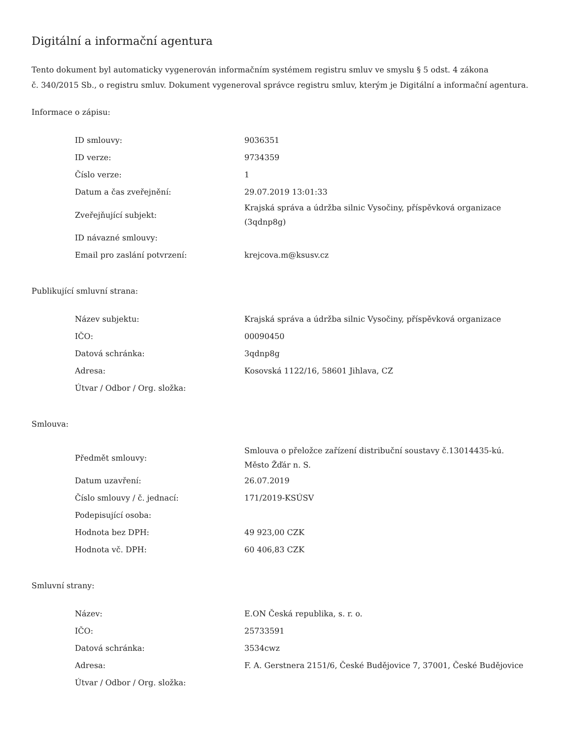Digitální a informační agentura
Tento dokument byl automaticky vygenerován informačním systémem registru smluv ve smyslu § 5 odst. 4 zákona
č. 340/2015 Sb., o registru smluv. Dokument vygeneroval správce registru smluv, kterým je Digitální a informační agentura.
Informace o zápisu:
| ID smlouvy: | 9036351 |
| ID verze: | 9734359 |
| Číslo verze: | 1 |
| Datum a čas zveřejnění: | 29.07.2019 13:01:33 |
| Zveřejňující subjekt: | Krajská správa a údržba silnic Vysočiny, příspěvková organizace (3qdnp8g) |
| ID návazné smlouvy: | |
| Email pro zaslání potvrzení: | krejcova.m@ksusv.cz |
Publikující smluvní strana:
| Název subjektu: | Krajská správa a údržba silnic Vysočiny, příspěvková organizace |
| IČO: | 00090450 |
| Datová schránka: | 3qdnp8g |
| Adresa: | Kosovská 1122/16, 58601 Jihlava, CZ |
| Útvar / Odbor / Org. složka: | |
Smlouva:
| Předmět smlouvy: | Smlouva o přeložce zařízení distribuční soustavy č.13014435-kú. Město Žďár n. S. |
| Datum uzavření: | 26.07.2019 |
| Číslo smlouvy / č. jednací: | 171/2019-KSÚSV |
| Podepisující osoba: | |
| Hodnota bez DPH: | 49 923,00 CZK |
| Hodnota vč. DPH: | 60 406,83 CZK |
Smluvní strany:
| Název: | E.ON Česká republika, s. r. o. |
| IČO: | 25733591 |
| Datová schránka: | 3534cwz |
| Adresa: | F. A. Gerstnera 2151/6, České Budějovice 7, 37001, České Budějovice |
| Útvar / Odbor / Org. složka: | |